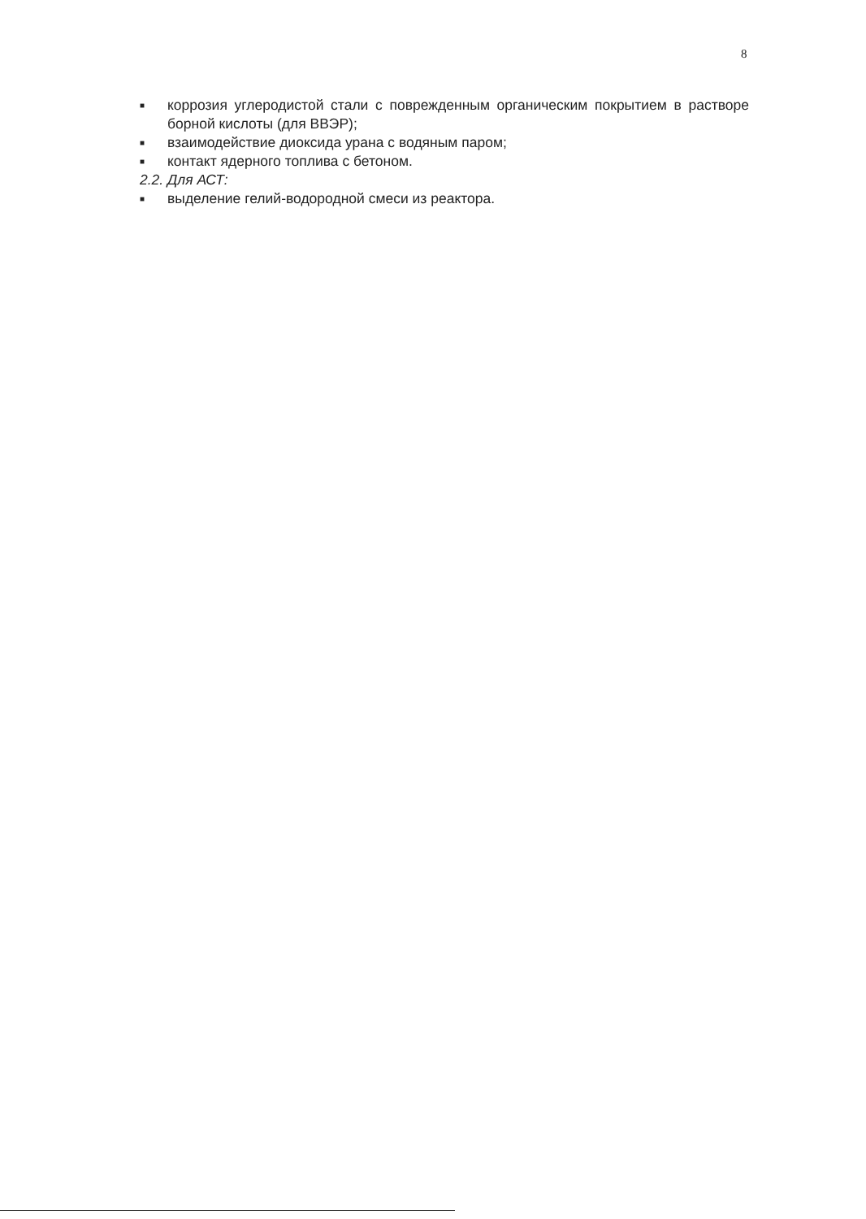8
■ коррозия углеродистой стали с поврежденным органическим покрытием в растворе борной кислоты (для ВВЭР);
■ взаимодействие диоксида урана с водяным паром;
■ контакт ядерного топлива с бетоном.
2.2. Для АСТ:
■ выделение гелий-водородной смеси из реактора.